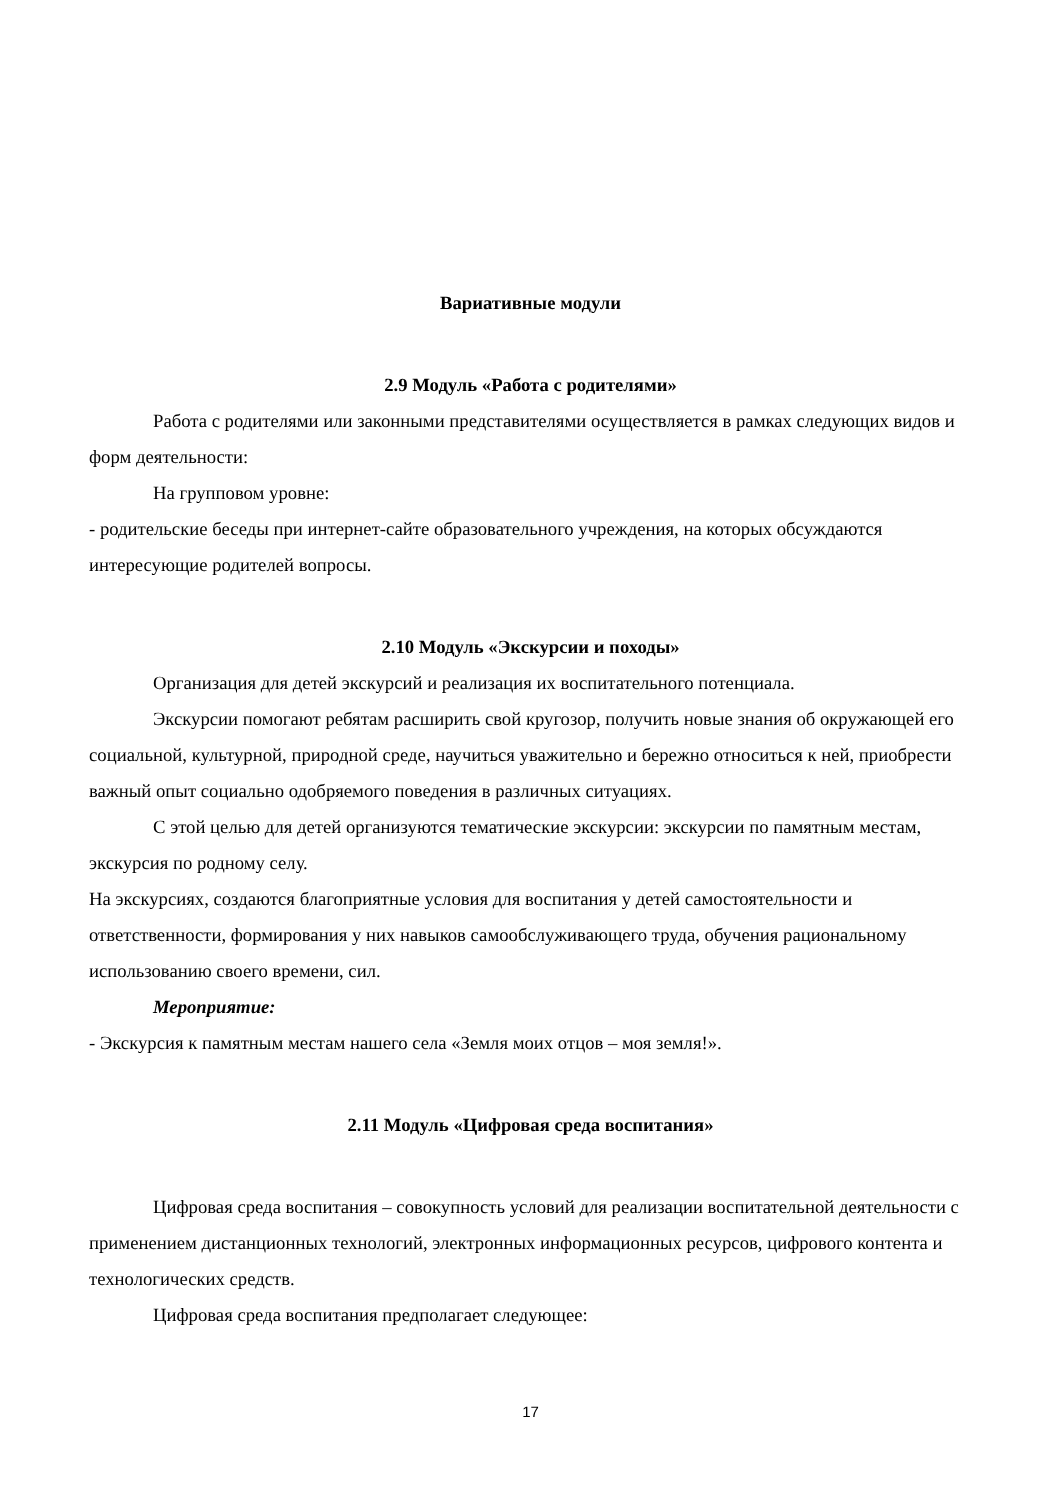Вариативные модули
2.9 Модуль «Работа с родителями»
Работа с родителями или законными представителями осуществляется в рамках следующих видов и форм деятельности:
На групповом уровне:
- родительские беседы при интернет-сайте образовательного учреждения, на которых обсуждаются интересующие родителей вопросы.
2.10 Модуль «Экскурсии и походы»
Организация для детей экскурсий и реализация их воспитательного потенциала.
Экскурсии помогают ребятам расширить свой кругозор, получить новые знания об окружающей его социальной, культурной, природной среде, научиться уважительно и бережно относиться к ней, приобрести важный опыт социально одобряемого поведения в различных ситуациях.
С этой целью для детей организуются тематические экскурсии: экскурсии по памятным местам, экскурсия по родному селу.
На экскурсиях, создаются благоприятные условия для воспитания у детей самостоятельности и ответственности, формирования у них навыков самообслуживающего труда, обучения рациональному использованию своего времени, сил.
Мероприятие:
- Экскурсия к памятным местам нашего села «Земля моих отцов – моя земля!».
2.11 Модуль «Цифровая среда воспитания»
Цифровая среда воспитания – совокупность условий для реализации воспитательной деятельности с применением дистанционных технологий, электронных информационных ресурсов, цифрового контента и технологических средств.
Цифровая среда воспитания предполагает следующее:
17